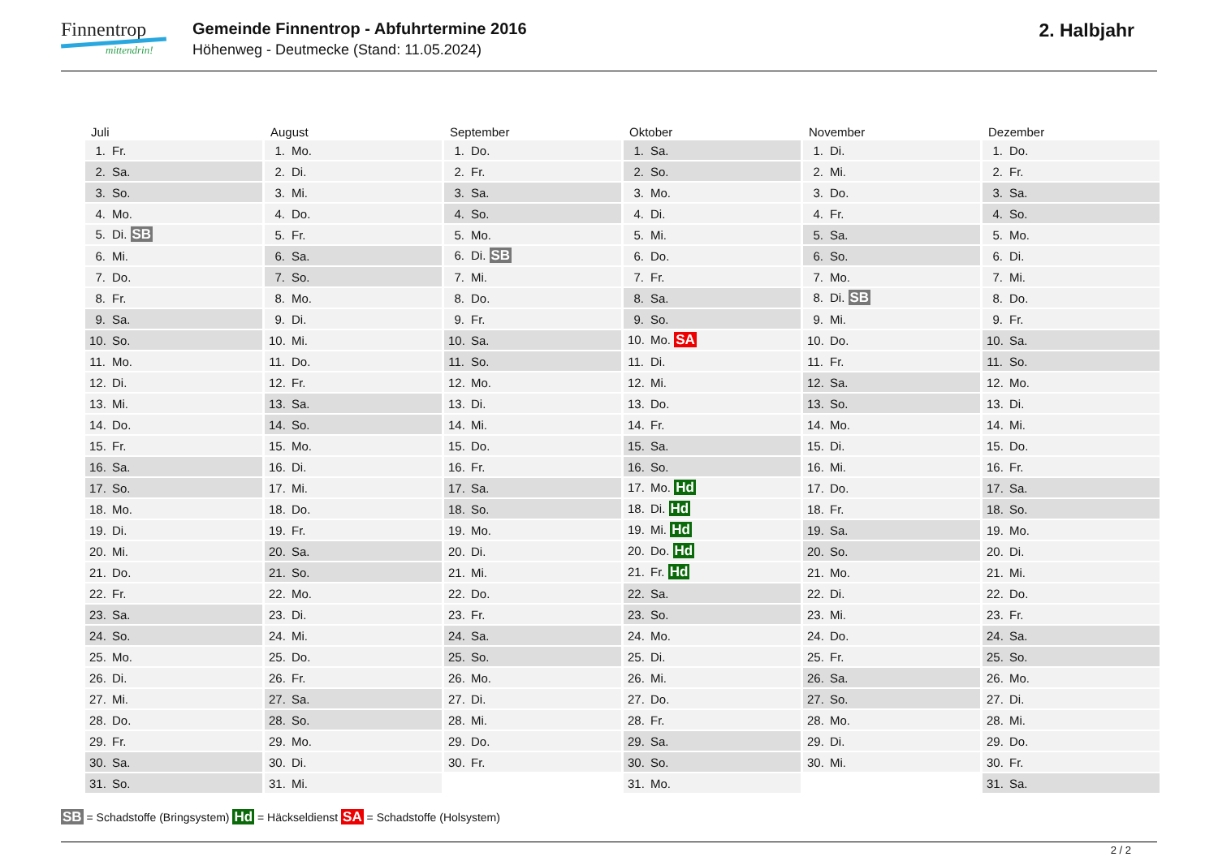Finnentrop
mittendrin!
Gemeinde Finnentrop - Abfuhrtermine 2016
Höhenweg - Deutmecke (Stand: 11.05.2024)
2. Halbjahr
| Juli | August | September | Oktober | November | Dezember |
| --- | --- | --- | --- | --- | --- |
| 1. Fr. | 1. Mo. | 1. Do. | 1. Sa. | 1. Di. | 1. Do. |
| 2. Sa. | 2. Di. | 2. Fr. | 2. So. | 2. Mi. | 2. Fr. |
| 3. So. | 3. Mi. | 3. Sa. | 3. Mo. | 3. Do. | 3. Sa. |
| 4. Mo. | 4. Do. | 4. So. | 4. Di. | 4. Fr. | 4. So. |
| 5. Di. SB | 5. Fr. | 5. Mo. | 5. Mi. | 5. Sa. | 5. Mo. |
| 6. Mi. | 6. Sa. | 6. Di. SB | 6. Do. | 6. So. | 6. Di. |
| 7. Do. | 7. So. | 7. Mi. | 7. Fr. | 7. Mo. | 7. Mi. |
| 8. Fr. | 8. Mo. | 8. Do. | 8. Sa. | 8. Di. SB | 8. Do. |
| 9. Sa. | 9. Di. | 9. Fr. | 9. So. | 9. Mi. | 9. Fr. |
| 10. So. | 10. Mi. | 10. Sa. | 10. Mo. SA | 10. Do. | 10. Sa. |
| 11. Mo. | 11. Do. | 11. So. | 11. Di. | 11. Fr. | 11. So. |
| 12. Di. | 12. Fr. | 12. Mo. | 12. Mi. | 12. Sa. | 12. Mo. |
| 13. Mi. | 13. Sa. | 13. Di. | 13. Do. | 13. So. | 13. Di. |
| 14. Do. | 14. So. | 14. Mi. | 14. Fr. | 14. Mo. | 14. Mi. |
| 15. Fr. | 15. Mo. | 15. Do. | 15. Sa. | 15. Di. | 15. Do. |
| 16. Sa. | 16. Di. | 16. Fr. | 16. So. | 16. Mi. | 16. Fr. |
| 17. So. | 17. Mi. | 17. Sa. | 17. Mo. Hd | 17. Do. | 17. Sa. |
| 18. Mo. | 18. Do. | 18. So. | 18. Di. Hd | 18. Fr. | 18. So. |
| 19. Di. | 19. Fr. | 19. Mo. | 19. Mi. Hd | 19. Sa. | 19. Mo. |
| 20. Mi. | 20. Sa. | 20. Di. | 20. Do. Hd | 20. So. | 20. Di. |
| 21. Do. | 21. So. | 21. Mi. | 21. Fr. Hd | 21. Mo. | 21. Mi. |
| 22. Fr. | 22. Mo. | 22. Do. | 22. Sa. | 22. Di. | 22. Do. |
| 23. Sa. | 23. Di. | 23. Fr. | 23. So. | 23. Mi. | 23. Fr. |
| 24. So. | 24. Mi. | 24. Sa. | 24. Mo. | 24. Do. | 24. Sa. |
| 25. Mo. | 25. Do. | 25. So. | 25. Di. | 25. Fr. | 25. So. |
| 26. Di. | 26. Fr. | 26. Mo. | 26. Mi. | 26. Sa. | 26. Mo. |
| 27. Mi. | 27. Sa. | 27. Di. | 27. Do. | 27. So. | 27. Di. |
| 28. Do. | 28. So. | 28. Mi. | 28. Fr. | 28. Mo. | 28. Mi. |
| 29. Fr. | 29. Mo. | 29. Do. | 29. Sa. | 29. Di. | 29. Do. |
| 30. Sa. | 30. Di. | 30. Fr. | 30. So. | 30. Mi. | 30. Fr. |
| 31. So. | 31. Mi. | | 31. Mo. | | 31. Sa. |
SB = Schadstoffe (Bringsystem) Hd = Häckseldienst SA = Schadstoffe (Holsystem)
2 / 2